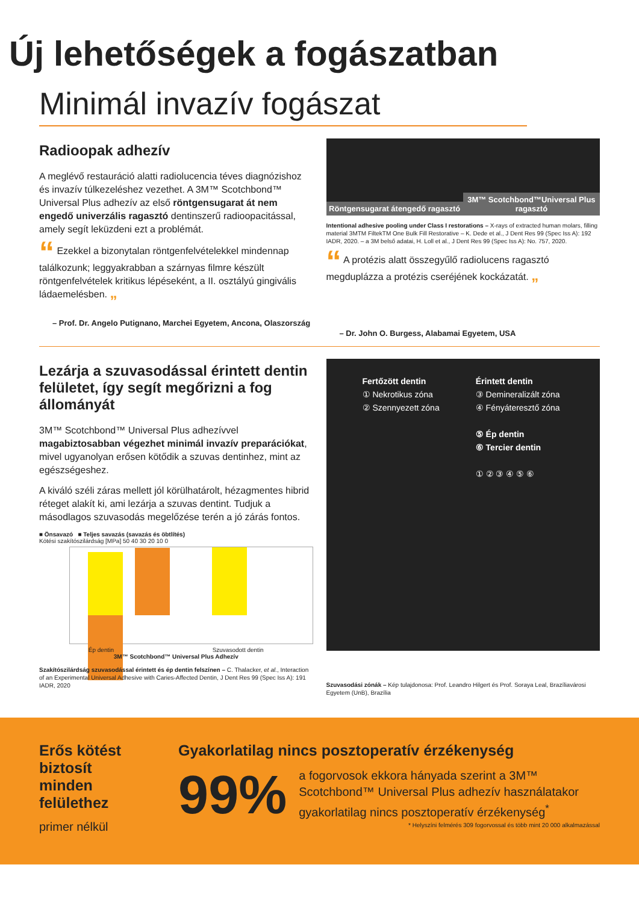Új lehetőségek a fogászatban
Minimál invazív fogászat
Radioopak adhezív
A meglévő restauráció alatti radiolucencia téves diagnózishoz és invazív túlkezeléshez vezethet. A 3M™ Scotchbond™ Universal Plus adhezív az első röntgensugarat át nem engedő univerzális ragasztó dentinszerű radioopacitással, amely segít leküzdeni ezt a problémát.
“ Ezekkel a bizonytalan röntgenfelvételekkel mindennap találkozunk; leggyakrabban a szárnyas filmre készült röntgenfelvételek kritikus lépéseként, a II. osztályú gingivális ládaemelésben. ”
– Prof. Dr. Angelo Putignano, Marchei Egyetem, Ancona, Olaszország
Röntgensugarat átengedő ragasztó
3M™ Scotchbond™Universal Plus ragasztó
Intentional adhesive pooling under Class I restorations – X-rays of extracted human molars, filling material 3MTM FiltekTM One Bulk Fill Restorative – K. Dede et al., J Dent Res 99 (Spec Iss A): 192 IADR, 2020. – a 3M belső adatai, H. Loll et al., J Dent Res 99 (Spec Iss A): No. 757, 2020.
“ A protézis alatt összegyűlő radiolucens ragasztó megduplázza a protézis cseréjének kockázatát. ”
– Dr. John O. Burgess, Alabamai Egyetem, USA
Lezárja a szuvasodással érintett dentin felületet, így segít megőrizni a fog állományát
3M™ Scotchbond™ Universal Plus adhezívvel magabiztosabban végezhet minimál invazív preparációkat, mivel ugyanolyan erősen kötődik a szuvas dentinhez, mint az egészségeshez.
A kiváló széli záras mellett jól körülhatárolt, hézagmentes hibrid réteget alakít ki, ami lezárja a szuvas dentint. Tudjuk a másodlagos szuvasodás megelőzése terén a jó zárás fontos.
■ Önsavazó ■ Teljes savazás (savazás és öbtlítés)
Kötési szakítószilárdság [MPa] 50 40 30 20 10 0
Ép dentin Szuvasodott dentin
3M™ Scotchbond™ Universal Plus Adhezív
Szakítószilárdság szuvasodással érintett és ép dentin felszínen – C. Thalacker, et al., Interaction of an Experimental Universal Adhesive with Caries-Affected Dentin, J Dent Res 99 (Spec Iss A): 191 IADR, 2020
Fertőzött dentin
① Nekrotikus zóna
② Szennyezett zóna
Érintett dentin
③ Demineralizált zóna
④ Fényáteresztő zóna
⑤ Ép dentin
⑥ Tercier dentin
① ② ③ ④ ⑤ ⑥
Szuvasodási zónák – Kép tulajdonosa: Prof. Leandro Hilgert és Prof. Soraya Leal, Brazíliavárosi Egyetem (UnB), Brazília
Erős kötést biztosít minden felülethez
primer nélkül
Gyakorlatilag nincs posztoperatív érzékenység
99%
a fogorvosok ekkora hányada szerint a 3M™ Scotchbond™ Universal Plus adhezív használatakor gyakorlatilag nincs posztoperatív érzékenység<sup>*</sup>
* Helyszíni felmérés 309 fogorvossal és több mint 20 000 alkalmazással